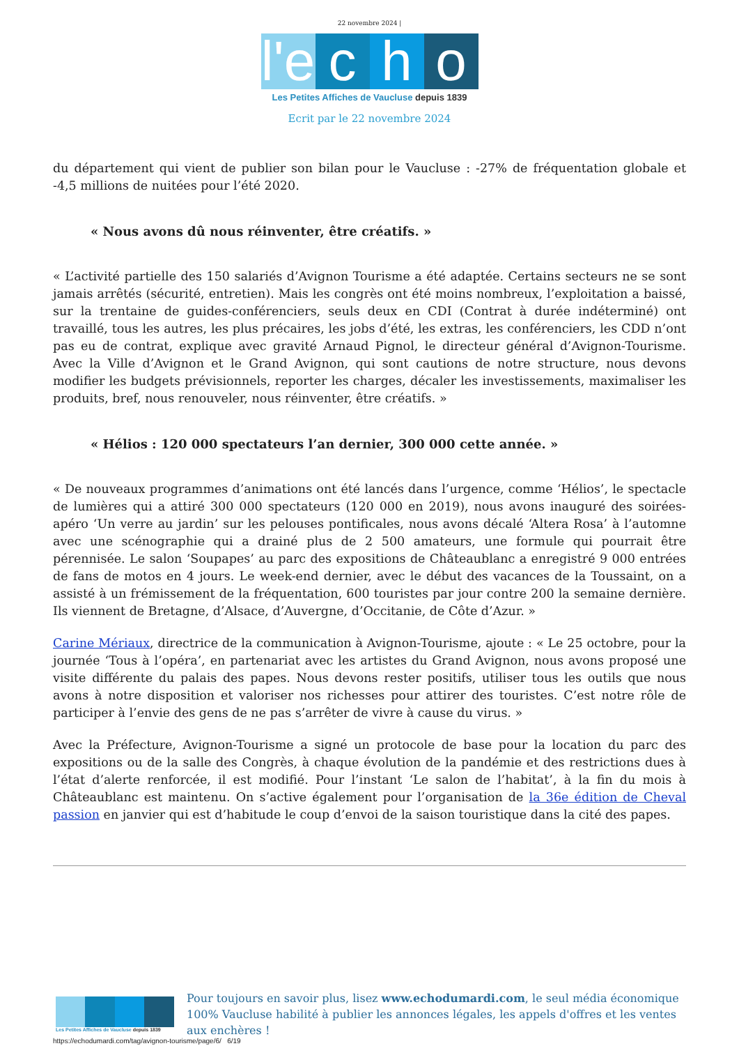22 novembre 2024 |
l'e
c
h
o
Les Petites Affiches de Vaucluse depuis 1839
Ecrit par le 22 novembre 2024
du département qui vient de publier son bilan pour le Vaucluse : -27% de fréquentation globale et -4,5 millions de nuitées pour l’été 2020.
« Nous avons dû nous réinventer, être créatifs. »
« L’activité partielle des 150 salariés d’Avignon Tourisme a été adaptée. Certains secteurs ne se sont jamais arrêtés (sécurité, entretien). Mais les congrès ont été moins nombreux, l’exploitation a baissé, sur la trentaine de guides-conférenciers, seuls deux en CDI (Contrat à durée indéterminé) ont travaillé, tous les autres, les plus précaires, les jobs d’été, les extras, les conférenciers, les CDD n’ont pas eu de contrat, explique avec gravité Arnaud Pignol, le directeur général d’Avignon-Tourisme. Avec la Ville d’Avignon et le Grand Avignon, qui sont cautions de notre structure, nous devons modifier les budgets prévisionnels, reporter les charges, décaler les investissements, maximaliser les produits, bref, nous renouveler, nous réinventer, être créatifs. »
« Hélios : 120 000 spectateurs l’an dernier, 300 000 cette année. »
« De nouveaux programmes d’animations ont été lancés dans l’urgence, comme ‘Hélios’, le spectacle de lumières qui a attiré 300 000 spectateurs (120 000 en 2019), nous avons inauguré des soirées-apéro ‘Un verre au jardin’ sur les pelouses pontificales, nous avons décalé ‘Altera Rosa’ à l’automne avec une scénographie qui a drainé plus de 2 500 amateurs, une formule qui pourrait être pérennisée. Le salon ‘Soupapes’ au parc des expositions de Châteaublanc a enregistré 9 000 entrées de fans de motos en 4 jours. Le week-end dernier, avec le début des vacances de la Toussaint, on a assisté à un frémissement de la fréquentation, 600 touristes par jour contre 200 la semaine dernière. Ils viennent de Bretagne, d’Alsace, d’Auvergne, d’Occitanie, de Côte d’Azur. »
Carine Mériaux, directrice de la communication à Avignon-Tourisme, ajoute : « Le 25 octobre, pour la journée ‘Tous à l’opéra’, en partenariat avec les artistes du Grand Avignon, nous avons proposé une visite différente du palais des papes. Nous devons rester positifs, utiliser tous les outils que nous avons à notre disposition et valoriser nos richesses pour attirer des touristes. C’est notre rôle de participer à l’envie des gens de ne pas s’arrêter de vivre à cause du virus. »
Avec la Préfecture, Avignon-Tourisme a signé un protocole de base pour la location du parc des expositions ou de la salle des Congrès, à chaque évolution de la pandémie et des restrictions dues à l’état d’alerte renforcée, il est modifié. Pour l’instant ‘Le salon de l’habitat’, à la fin du mois à Châteaublanc est maintenu. On s’active également pour l’organisation de la 36e édition de Cheval passion en janvier qui est d’habitude le coup d’envoi de la saison touristique dans la cité des papes.
Les Petites Affiches de Vaucluse depuis 1839
Pour toujours en savoir plus, lisez www.echodumardi.com, le seul média économique 100% Vaucluse habilité à publier les annonces légales, les appels d'offres et les ventes aux enchères !
https://echodumardi.com/tag/avignon-tourisme/page/6/ 6/19